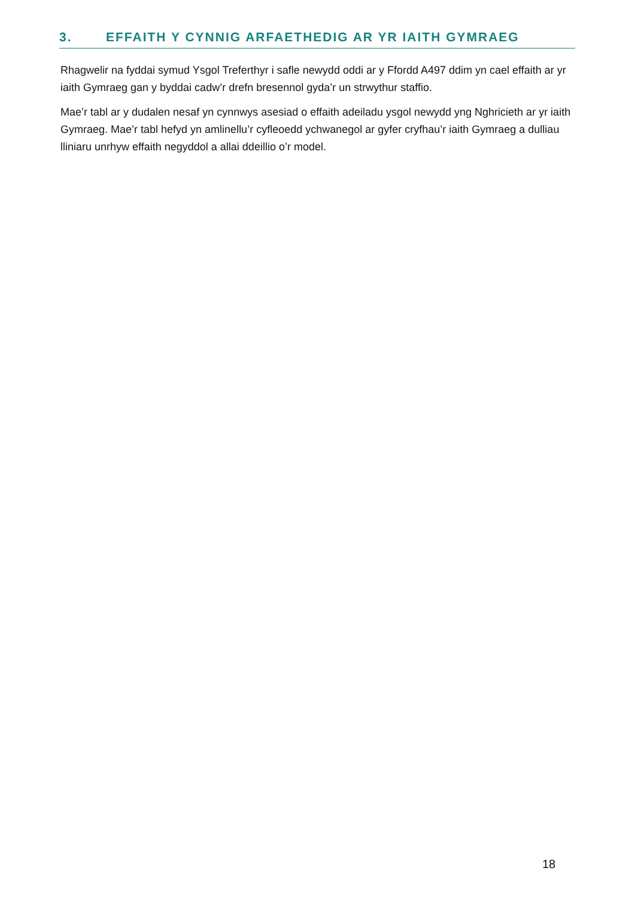3. EFFAITH Y CYNNIG ARFAETHEDIG AR YR IAITH GYMRAEG
Rhagwelir na fyddai symud Ysgol Treferthyr i safle newydd oddi ar y Ffordd A497 ddim yn cael effaith ar yr iaith Gymraeg gan y byddai cadw’r drefn bresennol gyda’r un strwythur staffio.
Mae’r tabl ar y dudalen nesaf yn cynnwys asesiad o effaith adeiladu ysgol newydd yng Nghricieth ar yr iaith Gymraeg. Mae’r tabl hefyd yn amlinellu’r cyfleoedd ychwanegol ar gyfer cryfhau’r iaith Gymraeg a dulliau lliniaru unrhyw effaith negyddol a allai ddeillio o’r model.
18